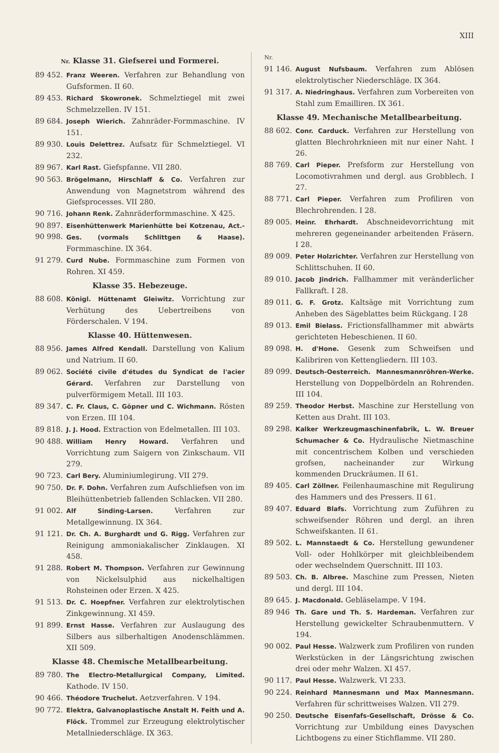XIII
Nr. Klasse 31. Giefserei und Formerei.
89 452. Franz Weeren. Verfahren zur Behandlung von Gufsformen. II 60.
89 453. Richard Skowronek. Schmelztiegel mit zwei Schmelzzellen. IV 151.
89 684. Joseph Wierich. Zahnräder-Formmaschine. IV 151.
89 930. Louis Delettrez. Aufsatz für Schmelztiegel. VI 232.
89 967. Karl Rast. Giefspfanne. VII 280.
90 563. Brögelmann, Hirschlaff & Co. Verfahren zur Anwendung von Magnetstrom während des Giefsprocesses. VII 280.
90 716. Johann Renk. Zahnräderformmaschine. X 425.
90 897.
90 998. Eisenhüttenwerk Marienhütte bei Kotzenau, Act.-Ges. (vormals Schlittgen & Haase). Formmaschine. IX 364.
91 279. Curd Nube. Formmaschine zum Formen von Rohren. XI 459.
Klasse 35. Hebezeuge.
88 608. Königl. Hüttenamt Gleiwitz. Vorrichtung zur Verhütung des Uebertreibens von Förderschalen. V 194.
Klasse 40. Hüttenwesen.
88 956. James Alfred Kendall. Darstellung von Kalium und Natrium. II 60.
89 062. Société civile d'études du Syndicat de l'acier Gérard. Verfahren zur Darstellung von pulverförmigem Metall. III 103.
89 347. C. Fr. Claus, C. Göpner und C. Wichmann. Rösten von Erzen. III 104.
89 818. J. J. Hood. Extraction von Edelmetallen. III 103.
90 488. William Henry Howard. Verfahren und Vorrichtung zum Saigern von Zinkschaum. VII 279.
90 723. Carl Bery. Aluminiumlegirung. VII 279.
90 750. Dr. F. Dohn. Verfahren zum Aufschliefsen von im Bleihüttenbetrieb fallenden Schlacken. VII 280.
91 002. Alf Sinding-Larsen. Verfahren zur Metallgewinnung. IX 364.
91 121. Dr. Ch. A. Burghardt und G. Rigg. Verfahren zur Reinigung ammoniakalischer Zinklaugen. XI 458.
91 288. Robert M. Thompson. Verfahren zur Gewinnung von Nickelsulphid aus nickelhaltigen Rohsteinen oder Erzen. X 425.
91 513. Dr. C. Hoepfner. Verfahren zur elektrolytischen Zinkgewinnung. XI 459.
91 899. Ernst Hasse. Verfahren zur Auslaugung des Silbers aus silberhaltigen Anodenschlämmen. XII 509.
Klasse 48. Chemische Metallbearbeitung.
89 780. The Electro-Metallurgical Company, Limited. Kathode. IV 150.
90 466. Théodore Truchelut. Aetzverfahren. V 194.
90 772. Elektra, Galvanoplastische Anstalt H. Feith und A. Flöck. Trommel zur Erzeugung elektrolytischer Metallniederschläge. IX 363.
Nr.
91 146. August Nufsbaum. Verfahren zum Ablösen elektrolytischer Niederschläge. IX 364.
91 317. A. Niedringhaus. Verfahren zum Vorbereiten von Stahl zum Emailliren. IX 361.
Klasse 49. Mechanische Metallbearbeitung.
88 602. Conr. Carduck. Verfahren zur Herstellung von glatten Blechrohrknieen mit nur einer Naht. I 26.
88 769. Carl Pieper. Prefsform zur Herstellung von Locomotivrahmen und dergl. aus Grobblech. I 27.
88 771. Carl Pieper. Verfahren zum Profiliren von Blechrohrenden. I 28.
89 005. Heinr. Ehrhardt. Abschneidevorrichtung mit mehreren gegeneinander arbeitenden Fräsern. I 28.
89 009. Peter Holzrichter. Verfahren zur Herstellung von Schlittschuhen. II 60.
89 010. Jacob Jindrich. Fallhammer mit veränderlicher Fallkraft. I 28.
89 011. G. F. Grotz. Kaltsäge mit Vorrichtung zum Anheben des Sägeblattes beim Rückgang. I 28
89 013. Emil Bielass. Frictionsfallhammer mit abwärts gerichteten Hebeschienen. II 60.
89 098. H. d'Hone. Gesenk zum Schweifsen und Kalibriren von Kettengliedern. III 103.
89 099. Deutsch-Oesterreich. Mannesmannröhren-Werke. Herstellung von Doppelbördeln an Rohrenden. III 104.
89 259. Theodor Herbst. Maschine zur Herstellung von Ketten aus Draht. III 103.
89 298. Kalker Werkzeugmaschinenfabrik, L. W. Breuer Schumacher & Co. Hydraulische Nietmaschine mit concentrischem Kolben und verschieden grofsen, nacheinander zur Wirkung kommenden Druckräumen. II 61.
89 405. Carl Zöllner. Feilenhaumaschine mit Regulirung des Hammers und des Pressers. II 61.
89 407. Eduard Blafs. Vorrichtung zum Zuführen zu schweifsender Röhren und dergl. an ihren Schweifskanten. II 61.
89 502. L. Mannstaedt & Co. Herstellung gewundener Voll- oder Hohlkörper mit gleichbleibendem oder wechselndem Querschnitt. III 103.
89 503. Ch. B. Albree. Maschine zum Pressen, Nieten und dergl. III 104.
89 645. J. Macdonald. Gebläselampe. V 194.
89 946 Th. Gare und Th. S. Hardeman. Verfahren zur Herstellung gewickelter Schraubenmuttern. V 194.
90 002. Paul Hesse. Walzwerk zum Profiliren von runden Werkstücken in der Längsrichtung zwischen drei oder mehr Walzen. XI 457.
90 117. Paul Hesse. Walzwerk. VI 233.
90 224. Reinhard Mannesmann und Max Mannesmann. Verfahren für schrittweises Walzen. VII 279.
90 250. Deutsche Eisenfafs-Gesellschaft, Drösse & Co. Vorrichtung zur Umbildung eines Davyschen Lichtbogens zu einer Stichflamme. VII 280.